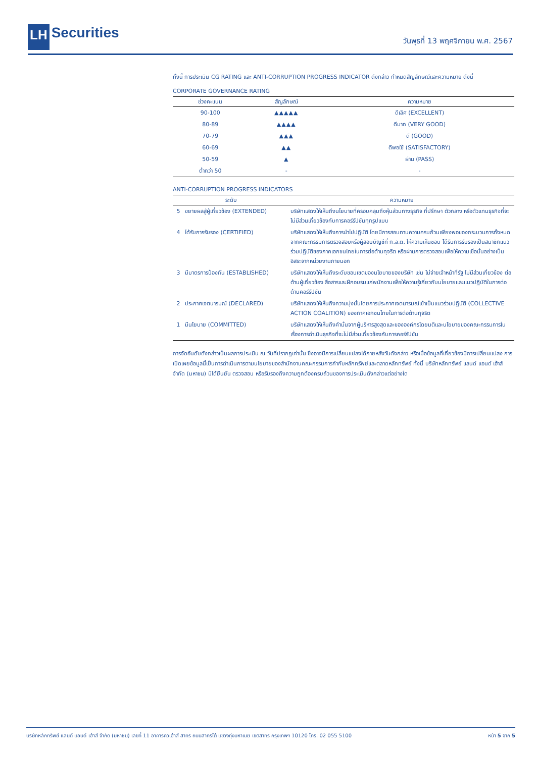LH Securities
วันพุธที่ 13 พฤศจิกายน พ.ศ. 2567
ทั้งนี้ การประเมิน CG RATING และ ANTI-CORRUPTION PROGRESS INDICATOR ดังกล่าว กำหนดสัญลักษณ์และความหมาย ดังนี้
CORPORATE GOVERNANCE RATING
| ช่วงคะแนน | สัญลักษณ์ | ความหมาย |
| --- | --- | --- |
| 90-100 | ▲▲▲▲▲ | ดีเลิศ (EXCELLENT) |
| 80-89 | ▲▲▲▲ | ดีมาก (VERY GOOD) |
| 70-79 | ▲▲▲ | ดี (GOOD) |
| 60-69 | ▲▲ | ดีพอใช้ (SATISFACTORY) |
| 50-59 | ▲ | ผ่าน (PASS) |
| ต่ำกว่า 50 | - | - |
ANTI-CORRUPTION PROGRESS INDICATORS
| ระดับ | | ความหมาย |
| --- | --- | --- |
| 5 | ขยายผลสู่ผู้เกี่ยวข้อง (EXTENDED) | บริษัทแสดงให้เห็นถึงนโยบายที่ครอบคลุมถึงหุ้นส่วนทางธุรกิจ ที่ปรึกษา ตัวกลาง หรือตัวแทนธุรกิจที่จะไม่มีส่วนเกี่ยวข้องกับการคอร์รัปชันทุกรูปแบบ |
| 4 | ได้รับการรับรอง (CERTIFIED) | บริษัทแสดงให้เห็นถึงการนำไปปฏิบัติ โดยมีการสอบทานความครบถ้วนเพียงพอของกระบวนการทั้งหมดจากคณะกรรมการตรวจสอบหรือผู้สอบบัญชีที่ ก.ล.ต. ให้ความเห็นชอบ ได้รับการรับรองเป็นสมาชิกแนวร่วมปฏิบัติของภาคเอกชนไทยในการต่อต้านทุจริต หรือผ่านการตรวจสอบเพื่อให้ความเชื่อมั่นอย่างเป็นอิสระจากหน่วยงานภายนอก |
| 3 | มีมาตรการป้องกัน (ESTABLISHED) | บริษัทแสดงให้เห็นถึงระดับขอบเขตของนโยบายของบริษัท เช่น ไม่จ่ายเจ้าหน้าที่รัฐ ไม่มีส่วนเกี่ยวข้อง ต่อต้านผู้เกี่ยวข้อง สื่อสารและฝึกอบรมแก่พนักงานเพื่อให้ความรู้เกี่ยวกับนโยบายและแนวปฏิบัติในการต่อต้านคอร์รัปชัน |
| 2 | ประกาศเจตนารมณ์ (DECLARED) | บริษัทแสดงให้เห็นถึงความมุ่งมั่นโดยการประกาศเจตนารมณ์เข้าเป็นแนวร่วมปฏิบัติ (COLLECTIVE ACTION COALITION) ของภาคเอกชนไทยในการต่อต้านทุจริต |
| 1 | มีนโยบาย (COMMITTED) | บริษัทแสดงให้เห็นถึงคำมั่นจากผู้บริหารสูงสุดและขององค์กรโดยมติและนโยบายของคณะกรรมการในเรื่องการดำเนินธุรกิจที่จะไม่มีส่วนเกี่ยวข้องกับการคอร์รัปชัน |
การจัดอันดับดังกล่าวเป็นผลการประเมิน ณ วันที่ปรากฏเท่านั้น ซึ่งอาจมีการเปลี่ยนแปลงได้ภายหลังวันดังกล่าว หรือเมื่อข้อมูลที่เกี่ยวข้องมีการเปลี่ยนแปลง การเปิดเผยข้อมูลนี้เป็นการดำเนินการตามนโยบายของสำนักงานคณะกรรมการกำกับหลักทรัพย์และตลาดหลักทรัพย์ ทั้งนี้ บริษัทหลักทรัพย์ แลนด์ แอนด์ เฮ้าส์ จำกัด (มหาชน) มิได้ยืนยัน ตรวจสอบ หรือรับรองถึงความถูกต้องครบถ้วนของการประเมินดังกล่าวแต่อย่างใด
บริษัทหลักทรัพย์ แลนด์ แอนด์ เฮ้าส์ จำกัด (มหาชน) เลขที่ 11 อาคารคิวเฮ้าส์ สาทร ถนนสาทรใต้ แขวงทุ่งมหาเมฆ เขตสาทร กรุงเทพฯ 10120 โทร. 02 055 5100 หน้า 5 จาก 5